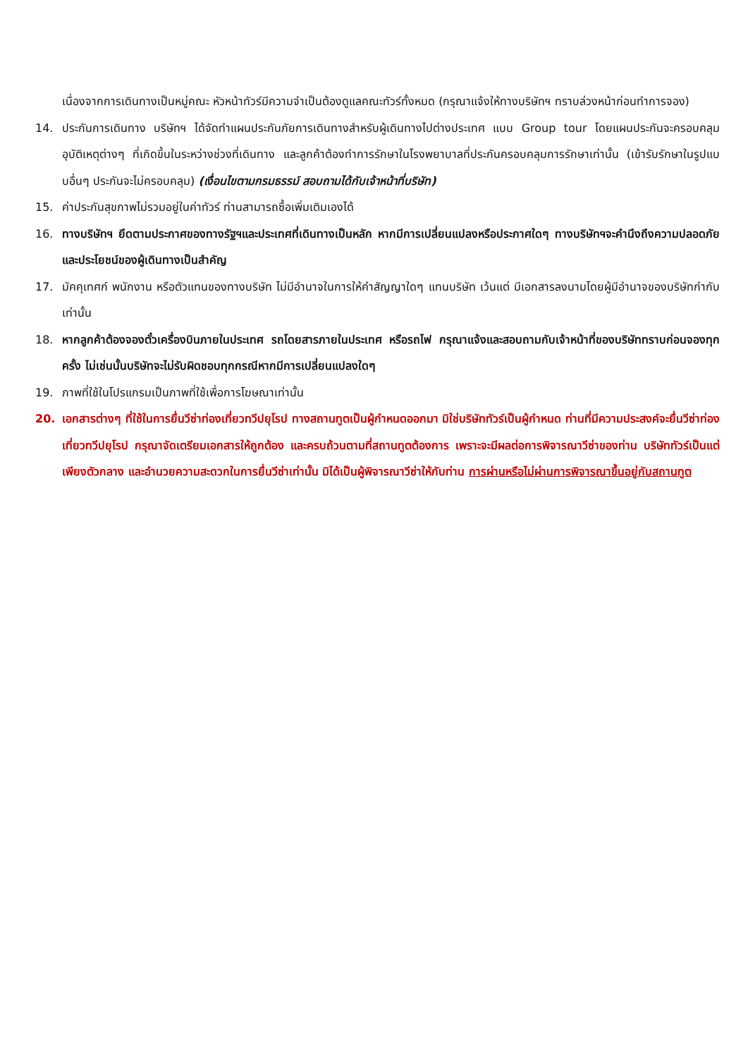เนื่องจากการเดินทางเป็นหมู่คณะ หัวหน้าทัวร์มีความจำเป็นต้องดูแลคณะทัวร์ทั้งหมด (กรุณาแจ้งให้ทางบริษัทฯ ทราบล่วงหน้าก่อนทำการจอง)
14. ประกันการเดินทาง บริษัทฯ ได้จัดทำแผนประกันภัยการเดินทางสำหรับผู้เดินทางไปต่างประเทศ แบบ Group tour โดยแผนประกันจะครอบคลุมอุบัติเหตุต่างๆ ที่เกิดขึ้นในระหว่างช่วงที่เดินทาง และลูกค้าต้องทำการรักษาในโรงพยาบาลที่ประกันครอบคลุมการรักษาเท่านั้น (เข้ารับรักษาในรูปแบบอื่นๆ ประกันจะไม่ครอบคลุม) (เงื่อนไขตามกรมธรรม์ สอบถามได้กับเจ้าหน้าที่บริษัท)
15. ค่าประกันสุขภาพไม่รวมอยู่ในค่าทัวร์ ท่านสามารถซื้อเพิ่มเติมเองได้
16. ทางบริษัทฯ ยึดตามประกาศของทางรัฐฯและประเทศที่เดินทางเป็นหลัก หากมีการเปลี่ยนแปลงหรือประกาศใดๆ ทางบริษัทฯจะคำนึงถึงความปลอดภัยและประโยชน์ของผู้เดินทางเป็นสำคัญ
17. มัคคุเทศก์ พนักงาน หรือตัวแทนของทางบริษัท ไม่มีอำนาจในการให้คำสัญญาใดๆ แทนบริษัท เว้นแต่ มีเอกสารลงนามโดยผู้มีอำนาจของบริษัทกำกับเท่านั้น
18. หากลูกค้าต้องจองตั๋วเครื่องบินภายในประเทศ รถโดยสารภายในประเทศ หรือรถไฟ กรุณาแจ้งและสอบถามกับเจ้าหน้าที่ของบริษัททราบก่อนจองทุกครั้ง ไม่เช่นนั้นบริษัทจะไม่รับผิดชอบทุกกรณีหากมีการเปลี่ยนแปลงใดๆ
19. ภาพที่ใช้ในโปรแกรมเป็นภาพที่ใช้เพื่อการโฆษณาเท่านั้น
20. เอกสารต่างๆ ที่ใช้ในการยื่นวีซ่าท่องเที่ยวทวีปยุโรป ทางสถานทูตเป็นผู้กำหนดออกมา มิใช่บริษัททัวร์เป็นผู้กำหนด ท่านที่มีความประสงค์จะยื่นวีซ่าท่องเที่ยวทวีปยุโรป กรุณาจัดเตรียมเอกสารให้ถูกต้อง และครบถ้วนตามที่สถานทูตต้องการ เพราะจะมีผลต่อการพิจารณาวีซ่าของท่าน บริษัททัวร์เป็นแต่เพียงตัวกลาง และอำนวยความสะดวกในการยื่นวีซ่าเท่านั้น มิได้เป็นผู้พิจารณาวีซ่าให้กับท่าน การผ่านหรือไม่ผ่านการพิจารณาขึ้นอยู่กับสถานทูต